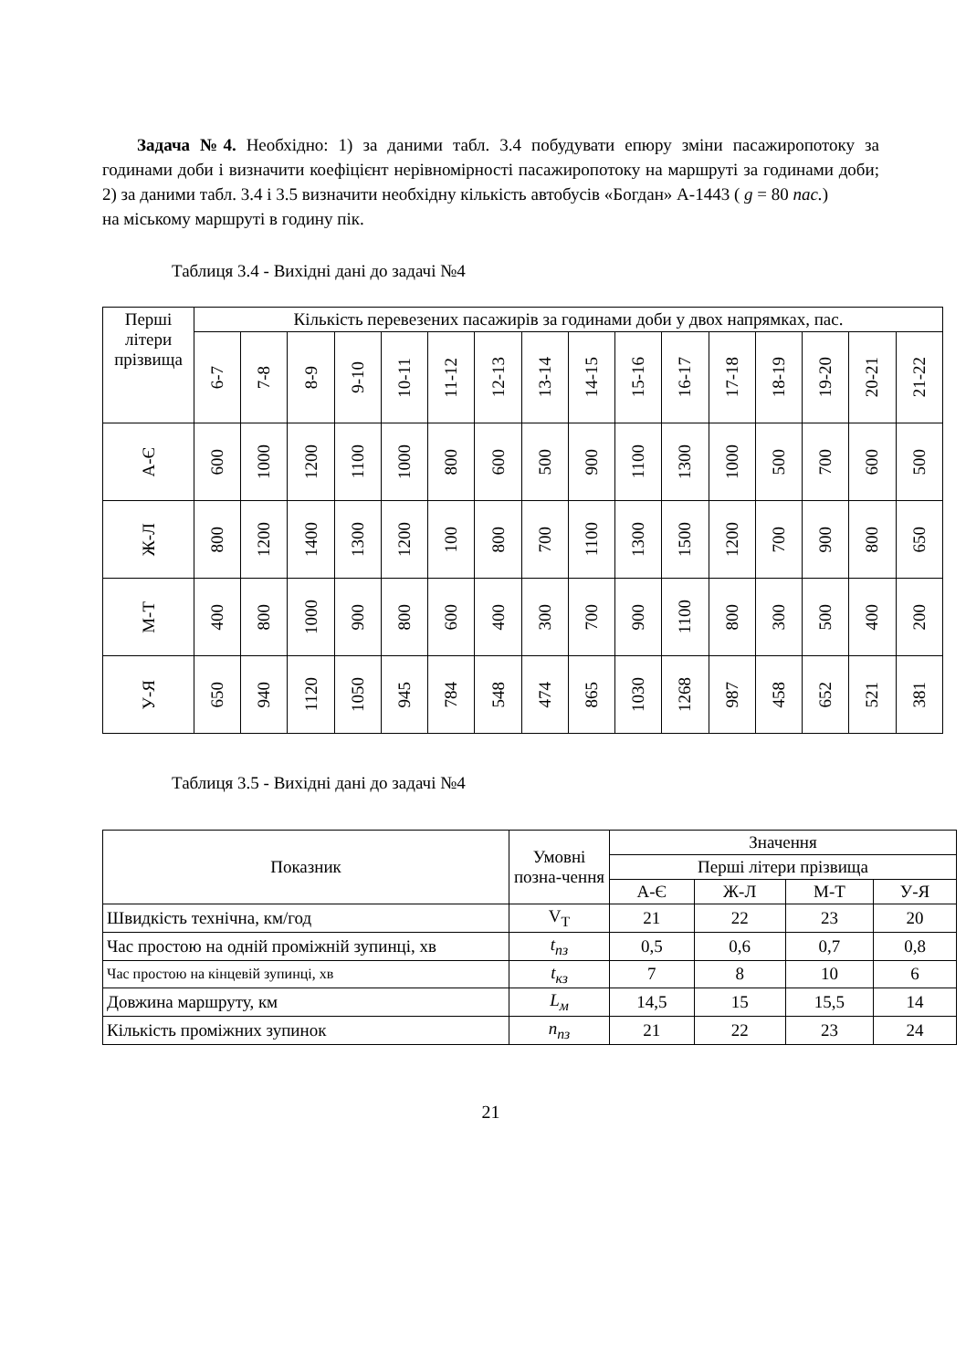Задача №4. Необхідно: 1) за даними табл. 3.4 побудувати епюру зміни пасажиропотоку за годинами доби і визначити коефіцієнт нерівномірності пасажиропотоку на маршруті за годинами доби; 2) за даними табл. 3.4 і 3.5 визначити необхідну кількість автобусів «Богдан» А-1443 ( g = 80 пас.)
на міському маршруті в годину пік.
Таблиця 3.4 - Вихідні дані до задачі №4
| Перші літери прізвища | Кількість перевезених пасажирів за годинами доби у двох напрямках, пас. | | | | | | | | | | | | | | | |
| | 6-7 | 7-8 | 8-9 | 9-10 | 10-11 | 11-12 | 12-13 | 13-14 | 14-15 | 15-16 | 16-17 | 17-18 | 18-19 | 19-20 | 20-21 | 21-22 |
| А-Є | 600 | 1000 | 1200 | 1100 | 1000 | 800 | 600 | 500 | 900 | 1100 | 1300 | 1000 | 500 | 700 | 600 | 500 |
| Ж-Л | 800 | 1200 | 1400 | 1300 | 1200 | 100 | 800 | 700 | 1100 | 1300 | 1500 | 1200 | 700 | 900 | 800 | 650 |
| М-Т | 400 | 800 | 1000 | 900 | 800 | 600 | 400 | 300 | 700 | 900 | 1100 | 800 | 300 | 500 | 400 | 200 |
| У-Я | 650 | 940 | 1120 | 1050 | 945 | 784 | 548 | 474 | 865 | 1030 | 1268 | 987 | 458 | 652 | 521 | 381 |
Таблиця 3.5 - Вихідні дані до задачі №4
| Показник | Умовні позна-чення | Значення | | | |
| | | Перші літери прізвища | | | |
| | | А-Є | Ж-Л | М-Т | У-Я |
| Швидкість технічна, км/год | V<sub>Т</sub> | 21 | 22 | 23 | 20 |
| Час простою на одній проміжній зупинці, хв | t<sub>пз</sub> | 0,5 | 0,6 | 0,7 | 0,8 |
| Час простою на кінцевій зупинці, хв | t<sub>кз</sub> | 7 | 8 | 10 | 6 |
| Довжина маршруту, км | L<sub>м</sub> | 14,5 | 15 | 15,5 | 14 |
| Кількість проміжних зупинок | n<sub>пз</sub> | 21 | 22 | 23 | 24 |
21